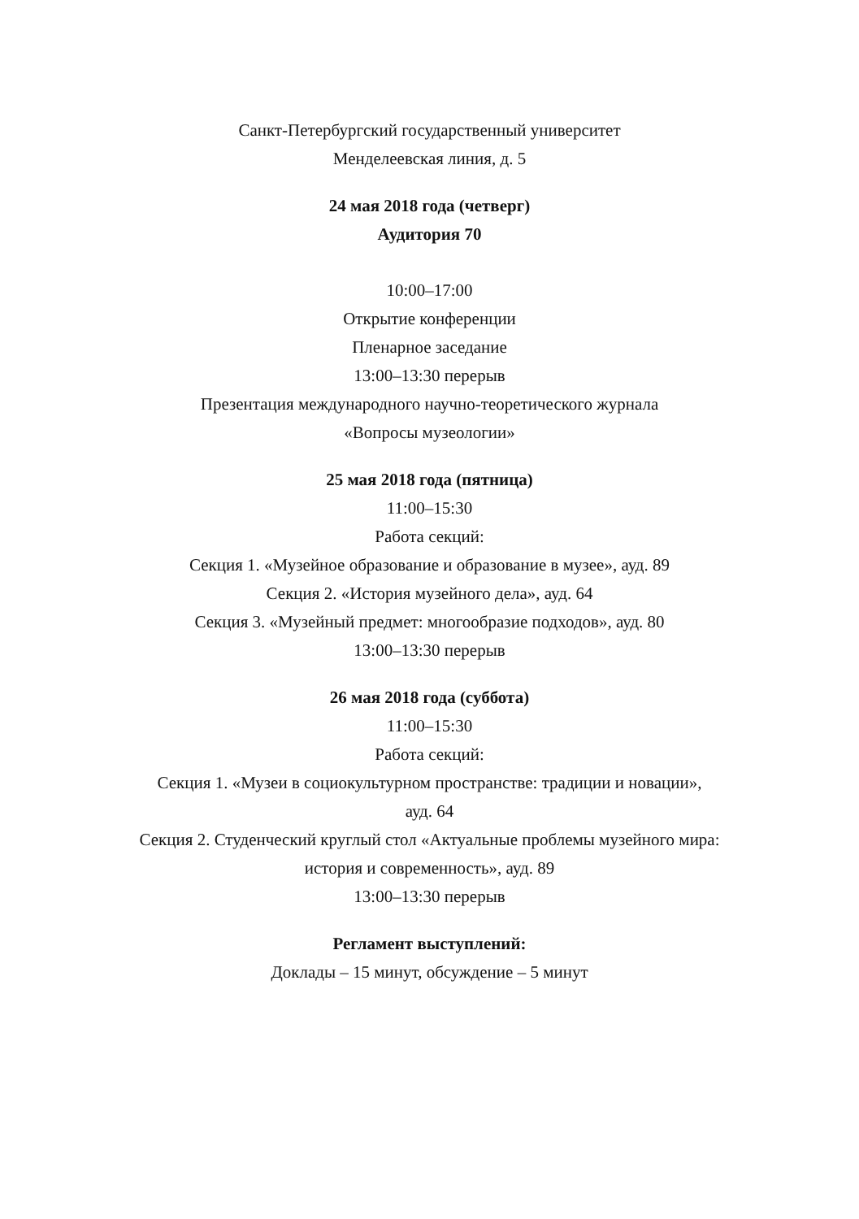Санкт-Петербургский государственный университет
Менделеевская линия, д. 5
24 мая 2018 года (четверг)
Аудитория 70
10:00–17:00
Открытие конференции
Пленарное заседание
13:00–13:30 перерыв
Презентация международного научно-теоретического журнала
«Вопросы музеологии»
25 мая 2018 года (пятница)
11:00–15:30
Работа секций:
Секция 1. «Музейное образование и образование в музее», ауд. 89
Секция 2. «История музейного дела», ауд. 64
Секция 3. «Музейный предмет: многообразие подходов», ауд. 80
13:00–13:30 перерыв
26 мая 2018 года (суббота)
11:00–15:30
Работа секций:
Секция 1. «Музеи в социокультурном пространстве: традиции и новации»,
ауд. 64
Секция 2. Студенческий круглый стол «Актуальные проблемы музейного мира:
история и современность», ауд. 89
13:00–13:30 перерыв
Регламент выступлений:
Доклады – 15 минут, обсуждение – 5 минут